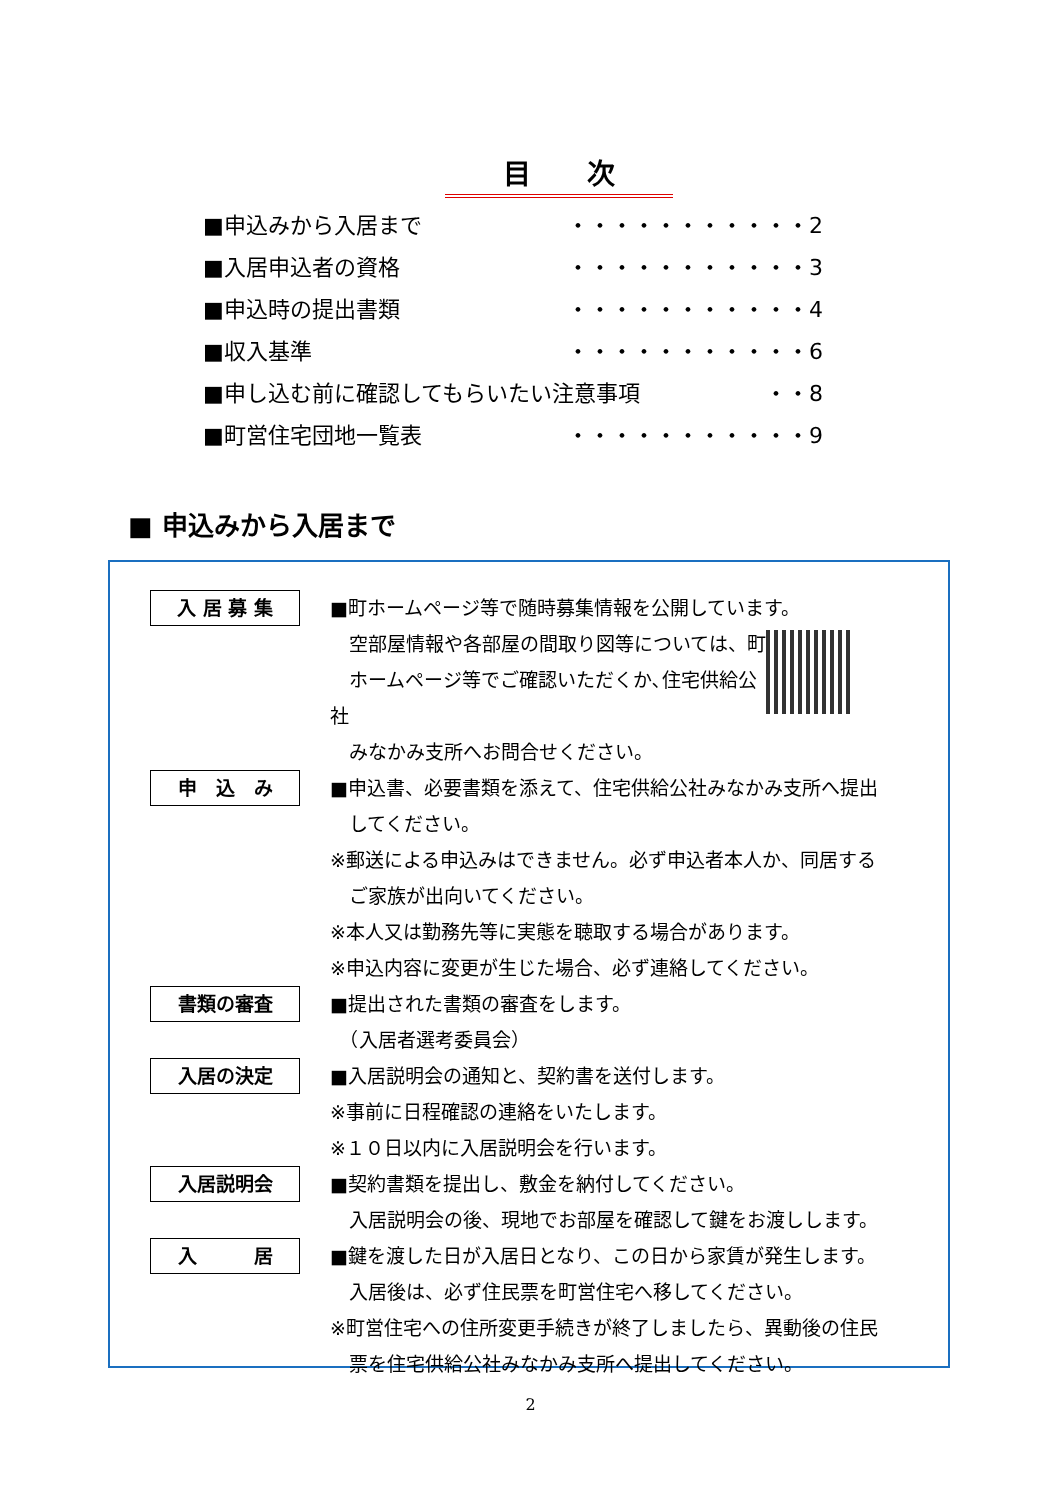目　　次
■申込みから入居まで ・・・・・・・・・・・2
■入居申込者の資格 ・・・・・・・・・・・3
■申込時の提出書類 ・・・・・・・・・・・4
■収入基準 ・・・・・・・・・・・6
■申し込む前に確認してもらいたい注意事項 ・・8
■町営住宅団地一覧表 ・・・・・・・・・・・9
■ 申込みから入居まで
入 居 募 集
■町ホームページ等で随時募集情報を公開しています。
　空部屋情報や各部屋の間取り図等については、町
　ホームページ等でご確認いただくか､住宅供給公社
　みなかみ支所へお問合せください。
申　込　み
■申込書、必要書類を添えて、住宅供給公社みなかみ支所へ提出
　してください。
※郵送による申込みはできません。必ず申込者本人か、同居する
　ご家族が出向いてください。
※本人又は勤務先等に実態を聴取する場合があります。
※申込内容に変更が生じた場合、必ず連絡してください。
書類の審査
■提出された書類の審査をします。
　（入居者選考委員会）
入居の決定
■入居説明会の通知と、契約書を送付します。
※事前に日程確認の連絡をいたします。
※１０日以内に入居説明会を行います。
入居説明会
■契約書類を提出し、敷金を納付してください。
　入居説明会の後、現地でお部屋を確認して鍵をお渡しします。
入　　　居
■鍵を渡した日が入居日となり、この日から家賃が発生します。
　入居後は、必ず住民票を町営住宅へ移してください。
※町営住宅への住所変更手続きが終了しましたら、異動後の住民
　票を住宅供給公社みなかみ支所へ提出してください。
2